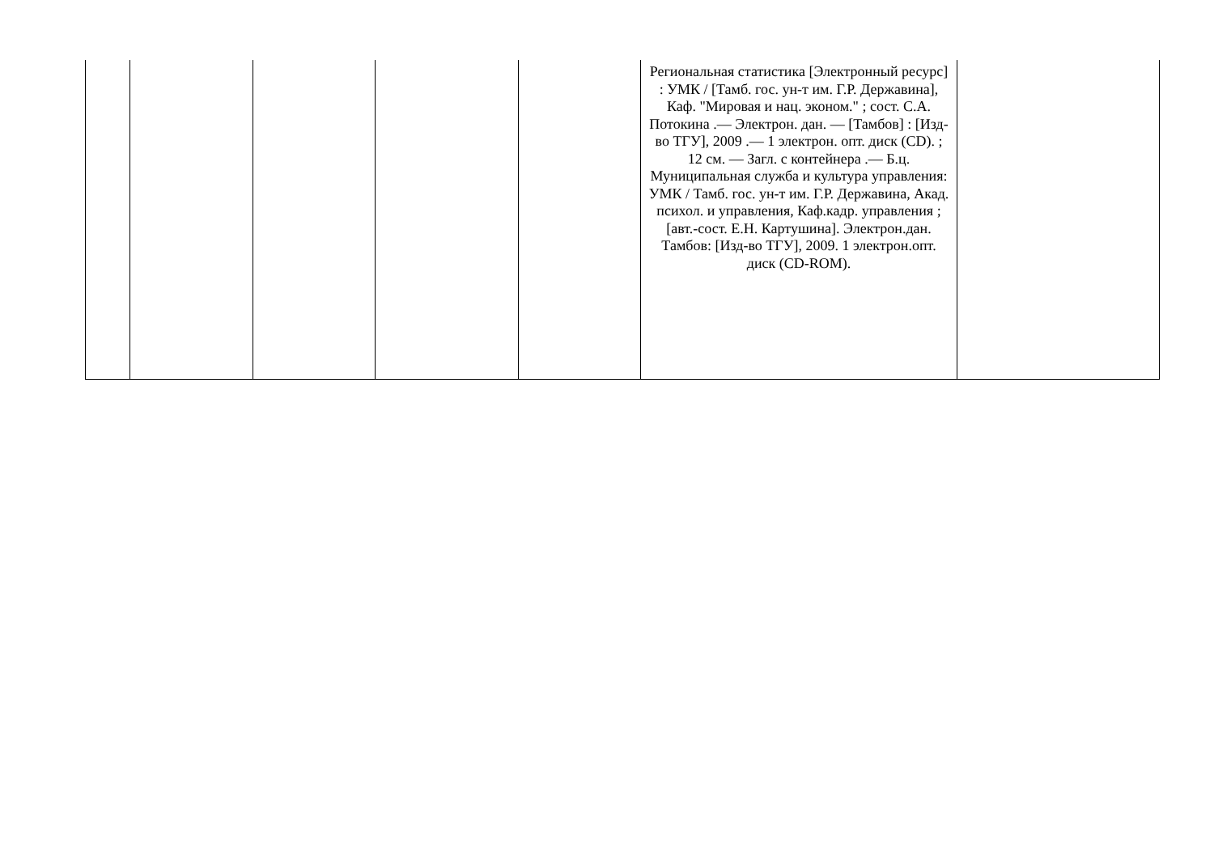| | | | | | Региональная статистика [Электронный ресурс] : УМК / [Тамб. гос. ун-т им. Г.Р. Державина], Каф. "Мировая и нац. эконом." ; сост. С.А. Потокина .— Электрон. дан. — [Тамбов] : [Изд-во ТГУ], 2009 .— 1 электрон. опт. диск (CD). ; 12 см. — Загл. с контейнера .— Б.ц. Муниципальная служба и культура управления: УМК / Тамб. гос. ун-т им. Г.Р. Державина, Акад. психол. и управления, Каф.кадр. управления ; [авт.-сост. Е.Н. Картушина]. Электрон.дан. Тамбов: [Изд-во ТГУ], 2009. 1 электрон.опт. диск (CD-ROM). | |